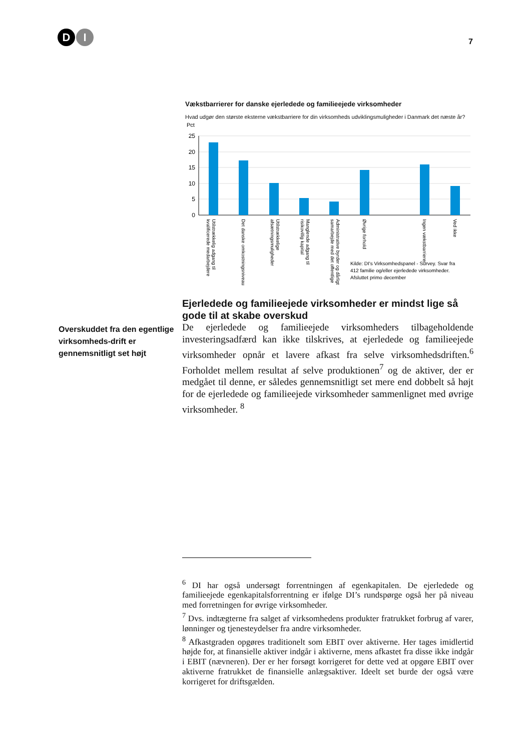D I
7
Vækstbarrierer for danske ejerledede og familieejede virksomheder
Hvad udgør den største eksterne vækstbarriere for din virksomheds udviklingsmuligheder i Danmark det næste år?
Pct
25
20
15
10
5
0
Utilstrækkelig adgang til
kvalificerede medarbejdere
Det danske omkostningsniveau
Utilstrækkelige
afsætningsmuligheder
Manglende adgang til
risikovillig kapital
Administrative byrder og dårligt
samarbejde med det offentlige
Øvrige forhold
Ingen vækstbarrierer
Ved ikke
Kilde: DI's Virksomhedspanel - Survey. Svar fra
412 familie og/eller ejerledede virksomheder.
Afsluttet primo december
Overskuddet fra den egentlige virksomheds-drift er gennemsnitligt set højt
Ejerledede og familieejede virksomheder er mindst lige så gode til at skabe overskud
De ejerledede og familieejede virksomheders tilbageholdende investeringsadfærd kan ikke tilskrives, at ejerledede og familieejede virksomheder opnår et lavere afkast fra selve virksomhedsdriften.<sup>6</sup> Forholdet mellem resultat af selve produktionen<sup>7</sup> og de aktiver, der er medgået til denne, er således gennemsnitligt set mere end dobbelt så højt for de ejerledede og familieejede virksomheder sammenlignet med øvrige virksomheder. <sup>8</sup>
<sup>6</sup> DI har også undersøgt forrentningen af egenkapitalen. De ejerledede og familieejede egenkapitalsforrentning er ifølge DI’s rundspørge også her på niveau med forretningen for øvrige virksomheder.
<sup>7</sup> Dvs. indtægterne fra salget af virksomhedens produkter fratrukket forbrug af varer, lønninger og tjenesteydelser fra andre virksomheder.
<sup>8</sup> Afkastgraden opgøres traditionelt som EBIT over aktiverne. Her tages imidlertid højde for, at finansielle aktiver indgår i aktiverne, mens afkastet fra disse ikke indgår i EBIT (nævneren). Der er her forsøgt korrigeret for dette ved at opgøre EBIT over aktiverne fratrukket de finansielle anlægsaktiver. Ideelt set burde der også være korrigeret for driftsgælden.